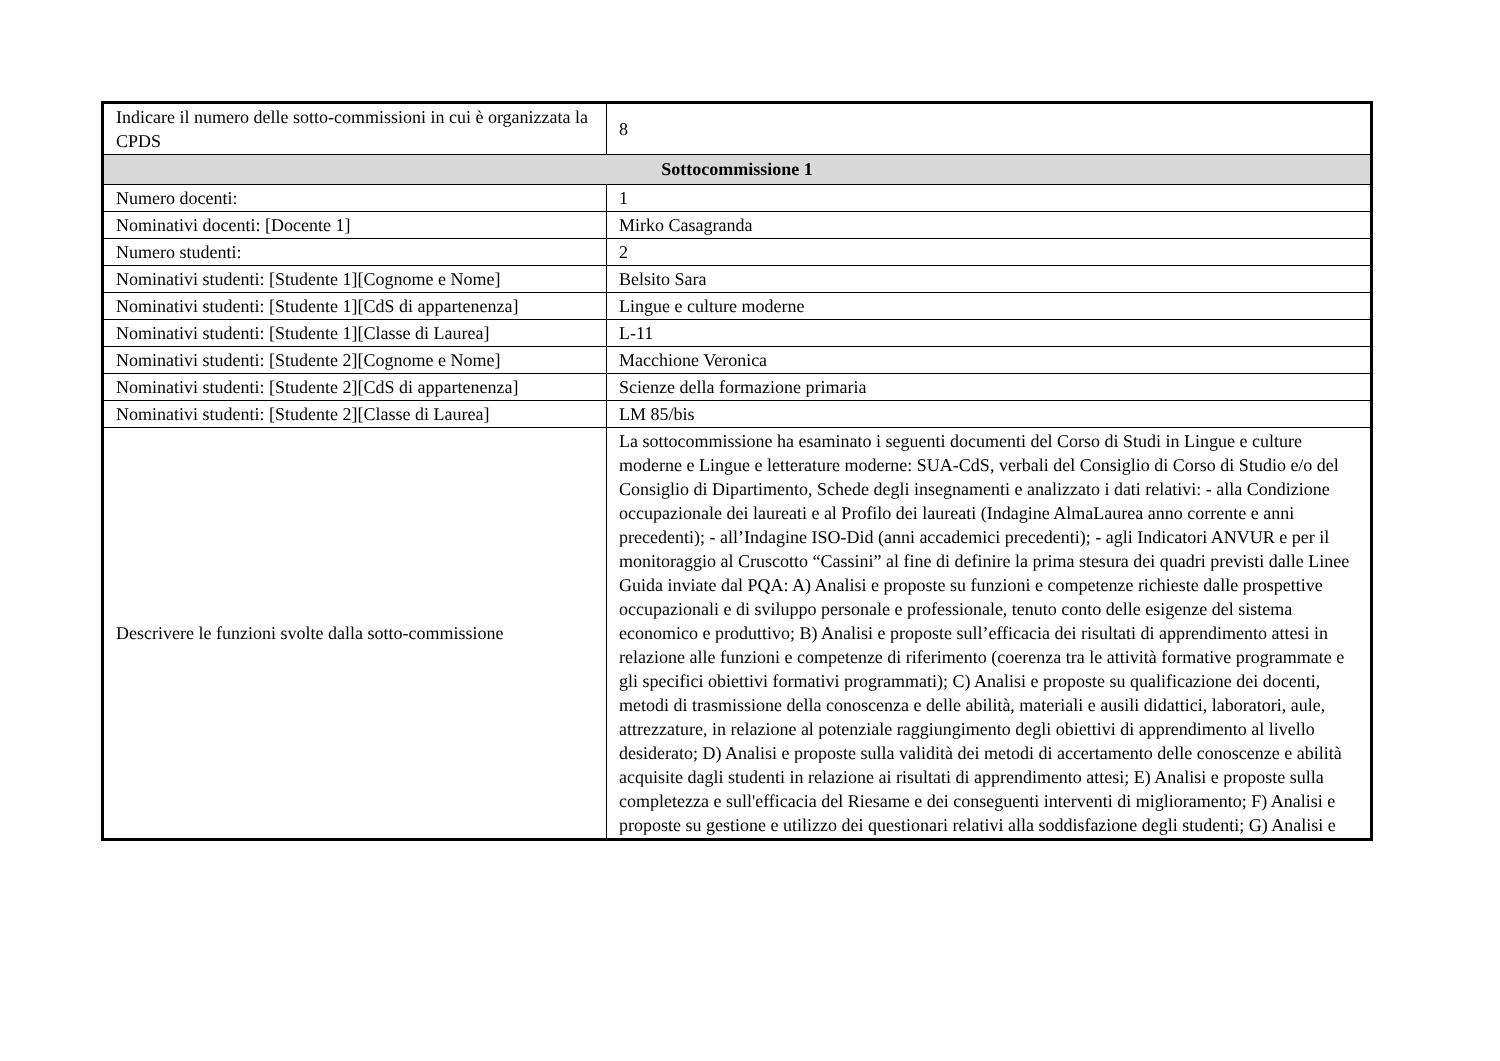| Indicare il numero delle sotto-commissioni in cui è organizzata la CPDS | 8 |
| Sottocommissione 1 | |
| Numero docenti: | 1 |
| Nominativi docenti: [Docente 1] | Mirko Casagranda |
| Numero studenti: | 2 |
| Nominativi studenti: [Studente 1][Cognome e Nome] | Belsito Sara |
| Nominativi studenti: [Studente 1][CdS di appartenenza] | Lingue e culture moderne |
| Nominativi studenti: [Studente 1][Classe di Laurea] | L-11 |
| Nominativi studenti: [Studente 2][Cognome e Nome] | Macchione Veronica |
| Nominativi studenti: [Studente 2][CdS di appartenenza] | Scienze della formazione primaria |
| Nominativi studenti: [Studente 2][Classe di Laurea] | LM 85/bis |
| Descrivere le funzioni svolte dalla sotto-commissione | La sottocommissione ha esaminato i seguenti documenti del Corso di Studi in Lingue e culture moderne e Lingue e letterature moderne: SUA-CdS, verbali del Consiglio di Corso di Studio e/o del Consiglio di Dipartimento, Schede degli insegnamenti e analizzato i dati relativi: - alla Condizione occupazionale dei laureati e al Profilo dei laureati (Indagine AlmaLaurea anno corrente e anni precedenti); - all’Indagine ISO-Did (anni accademici precedenti); - agli Indicatori ANVUR e per il monitoraggio al Cruscotto “Cassini” al fine di definire la prima stesura dei quadri previsti dalle Linee Guida inviate dal PQA: A) Analisi e proposte su funzioni e competenze richieste dalle prospettive occupazionali e di sviluppo personale e professionale, tenuto conto delle esigenze del sistema economico e produttivo; B) Analisi e proposte sull’efficacia dei risultati di apprendimento attesi in relazione alle funzioni e competenze di riferimento (coerenza tra le attività formative programmate e gli specifici obiettivi formativi programmati); C) Analisi e proposte su qualificazione dei docenti, metodi di trasmissione della conoscenza e delle abilità, materiali e ausili didattici, laboratori, aule, attrezzature, in relazione al potenziale raggiungimento degli obiettivi di apprendimento al livello desiderato; D) Analisi e proposte sulla validità dei metodi di accertamento delle conoscenze e abilità acquisite dagli studenti in relazione ai risultati di apprendimento attesi; E) Analisi e proposte sulla completezza e sull'efficacia del Riesame e dei conseguenti interventi di miglioramento; F) Analisi e proposte su gestione e utilizzo dei questionari relativi alla soddisfazione degli studenti; G) Analisi e |